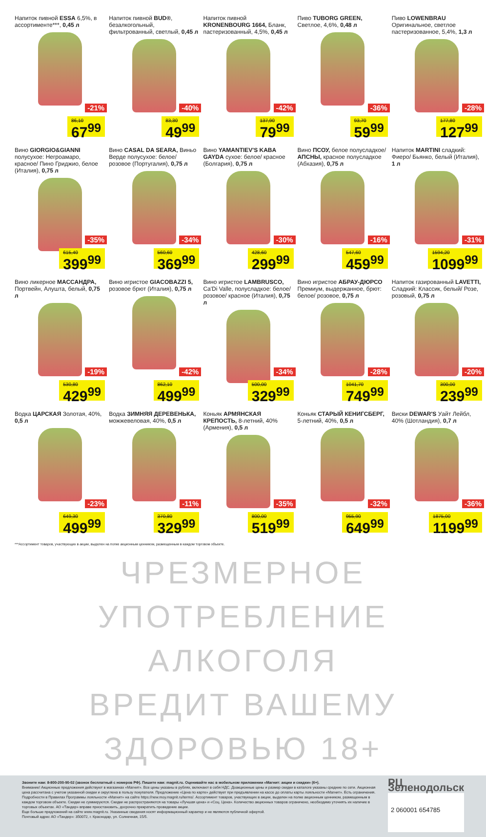Напиток пивной ESSA 6,5%, в ассортименте***, 0,45 л
-21%
86,10
67<sup>99</sup>
Напиток пивной BUD®, безалкогольный, фильтрованный, светлый, 0,45 л
-40%
83,30
49<sup>99</sup>
Напиток пивной KRONENBOURG 1664, Бланк, пастеризованный, 4,5%, 0,45 л
-42%
137,90
79<sup>99</sup>
Пиво TUBORG GREEN, Светлое, 4,6%, 0,48 л
-36%
93,70
59<sup>99</sup>
Пиво LOWENBRAU Оригинальное, светлое пастеризованное, 5,4%, 1,3 л
-28%
177,80
127<sup>99</sup>
Вино GIORGIO&GIANNI полусухое: Негроамаро, красное/ Пино Гриджио, белое (Италия), 0,75 л
-35%
615,40
399<sup>99</sup>
Вино CASAL DA SEARA, Виньо Верде полусухое: белое/ розовое (Португалия), 0,75 л
-34%
560,60
369<sup>99</sup>
Вино YAMANTIEV'S KABA GAYDA сухое: белое/ красное (Болгария), 0,75 л
-30%
428,60
299<sup>99</sup>
Вино ПСОУ, белое полусладкое/ АПСНЫ, красное полусладкое (Абхазия), 0,75 л
-16%
547,60
459<sup>99</sup>
Напиток MARTINI сладкий: Фиеро/ Бьянко, белый (Италия), 1 л
-31%
1594,20
1099<sup>99</sup>
Вино ликерное МАССАНДРА, Портвейн, Алушта, белый, 0,75 л
-19%
530,80
429<sup>99</sup>
Вино игристое GIACOBAZZI 5, розовое брют (Италия), 0,75 л
-42%
862,10
499<sup>99</sup>
Вино игристое LAMBRUSCO, Ca'Di Valle, полусладкое: белое/ розовое/ красное (Италия), 0,75 л
-34%
500,00
329<sup>99</sup>
Вино игристое АБРАУ-ДЮРСО Премиум, выдержанное, брют: белое/ розовое, 0,75 л
-28%
1041,70
749<sup>99</sup>
Напиток газированный LAVETTI, Сладкий: Классик, белый/ Розе, розовый, 0,75 л
-20%
300,00
239<sup>99</sup>
Водка ЦАРСКАЯ Золотая, 40%, 0,5 л
-23%
649,30
499<sup>99</sup>
Водка ЗИМНЯЯ ДЕРЕВЕНЬКА, можжевеловая, 40%, 0,5 л
-11%
370,80
329<sup>99</sup>
Коньяк АРМЯНСКАЯ КРЕПОСТЬ, 8-летний, 40% (Армения), 0,5 л
-35%
800,00
519<sup>99</sup>
Коньяк СТАРЫЙ КЕНИГСБЕРГ, 5-летний, 40%, 0,5 л
-32%
955,90
649<sup>99</sup>
Виски DEWAR'S Уайт Лейбл, 40% (Шотландия), 0,7 л
-36%
1875,00
1199<sup>99</sup>
***Ассортимент товаров, участвующих в акции, выделен на полке акционным ценником, размещенным в каждом торговом объекте.
ЧРЕЗМЕРНОЕ УПОТРЕБЛЕНИЕ АЛКОГОЛЯ
ВРЕДИТ ВАШЕМУ ЗДОРОВЬЮ 18+
Звоните нам: 8-800-200-90-02 (звонок бесплатный с номеров РФ). Пишите нам: magnit.ru. Оценивайте нас в мобильном приложении «Магнит: акции и скидки» (6+).
Внимание! Акционные предложения действуют в магазинах «Магнит». Все цены указаны в рублях, включают в себя НДС. Доакционные цены и размер скидки в каталоге указаны средние по сети. Акционная цена рассчитана с учетом указанной скидки и округлена в пользу покупателя. Предложение «Цена по карте» действует при предъявлении на кассе до оплаты карты лояльности «Магнит». Есть ограничения. Подробности в Правилах Программы лояльности «Магнит» на сайте https://new.moy.magnit.ru/terms/. Ассортимент товаров, участвующих в акции, выделен на полке акционным ценником, размещенным в каждом торговом объекте. Скидки не суммируются. Скидки не распространяются на товары «Лучшая цена» и «Соц. Цена». Количество акционных товаров ограничено, необходимо уточнять их наличие в торговых объектах. АО «Тандер» вправе приостановить, досрочно прекратить проведение акции.
Еще больше предложений на сайте www.magnit.ru. Указанные сведения носят информационный характер и не являются публичной офертой.
Почтовый адрес АО «Тандер»: 350072, г. Краснодар, ул. Солнечная, 15/5.
РЦ Зеленодольск
2 060001 654785